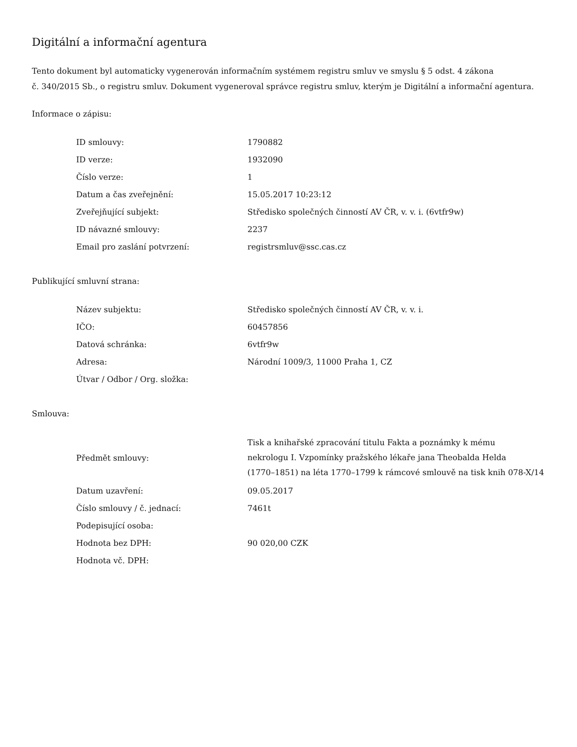Digitální a informační agentura
Tento dokument byl automaticky vygenerován informačním systémem registru smluv ve smyslu § 5 odst. 4 zákona
č. 340/2015 Sb., o registru smluv. Dokument vygeneroval správce registru smluv, kterým je Digitální a informační agentura.
Informace o zápisu:
| ID smlouvy: | 1790882 |
| ID verze: | 1932090 |
| Číslo verze: | 1 |
| Datum a čas zveřejnění: | 15.05.2017 10:23:12 |
| Zveřejňující subjekt: | Středisko společných činností AV ČR, v. v. i. (6vtfr9w) |
| ID návazné smlouvy: | 2237 |
| Email pro zaslání potvrzení: | registrsmluv@ssc.cas.cz |
Publikující smluvní strana:
| Název subjektu: | Středisko společných činností AV ČR, v. v. i. |
| IČO: | 60457856 |
| Datová schránka: | 6vtfr9w |
| Adresa: | Národní 1009/3, 11000 Praha 1, CZ |
| Útvar / Odbor / Org. složka: | |
Smlouva:
| Předmět smlouvy: | Tisk a knihařské zpracování titulu Fakta a poznámky k mému nekrologu I. Vzpomínky pražského lékaře jana Theobalda Helda (1770–1851) na léta 1770–1799 k rámcové smlouvě na tisk knih 078-X/14 |
| Datum uzavření: | 09.05.2017 |
| Číslo smlouvy / č. jednací: | 7461t |
| Podepisující osoba: | |
| Hodnota bez DPH: | 90 020,00 CZK |
| Hodnota vč. DPH: | |